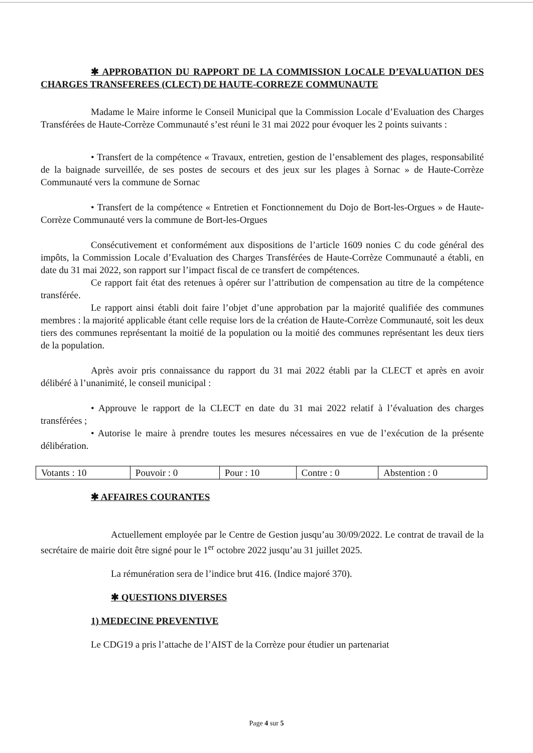✱ APPROBATION DU RAPPORT DE LA COMMISSION LOCALE D’EVALUATION DES CHARGES TRANSFEREES (CLECT) DE HAUTE-CORREZE COMMUNAUTE
Madame le Maire informe le Conseil Municipal que la Commission Locale d’Evaluation des Charges Transférées de Haute-Corrèze Communauté s’est réuni le 31 mai 2022 pour évoquer les 2 points suivants :
• Transfert de la compétence « Travaux, entretien, gestion de l’ensablement des plages, responsabilité de la baignade surveillée, de ses postes de secours et des jeux sur les plages à Sornac » de Haute-Corrèze Communauté vers la commune de Sornac
• Transfert de la compétence « Entretien et Fonctionnement du Dojo de Bort-les-Orgues » de Haute-Corrèze Communauté vers la commune de Bort-les-Orgues
Consécutivement et conformément aux dispositions de l’article 1609 nonies C du code général des impôts, la Commission Locale d’Evaluation des Charges Transférées de Haute-Corrèze Communauté a établi, en date du 31 mai 2022, son rapport sur l’impact fiscal de ce transfert de compétences.
Ce rapport fait état des retenues à opérer sur l’attribution de compensation au titre de la compétence transférée.
Le rapport ainsi établi doit faire l’objet d’une approbation par la majorité qualifiée des communes membres : la majorité applicable étant celle requise lors de la création de Haute-Corrèze Communauté, soit les deux tiers des communes représentant la moitié de la population ou la moitié des communes représentant les deux tiers de la population.
Après avoir pris connaissance du rapport du 31 mai 2022 établi par la CLECT et après en avoir délibéré à l’unanimité, le conseil municipal :
• Approuve le rapport de la CLECT en date du 31 mai 2022 relatif à l’évaluation des charges transférées ;
• Autorise le maire à prendre toutes les mesures nécessaires en vue de l’exécution de la présente délibération.
| Votants : 10 | Pouvoir : 0 | Pour : 10 | Contre : 0 | Abstention : 0 |
✱ AFFAIRES COURANTES
Actuellement employée par le Centre de Gestion jusqu’au 30/09/2022. Le contrat de travail de la secrétaire de mairie doit être signé pour le 1<sup>er</sup> octobre 2022 jusqu’au 31 juillet 2025.
La rémunération sera de l’indice brut 416. (Indice majoré 370).
✱ QUESTIONS DIVERSES
1) MEDECINE PREVENTIVE
Le CDG19 a pris l’attache de l’AIST de la Corrèze pour étudier un partenariat
Page 4 sur 5